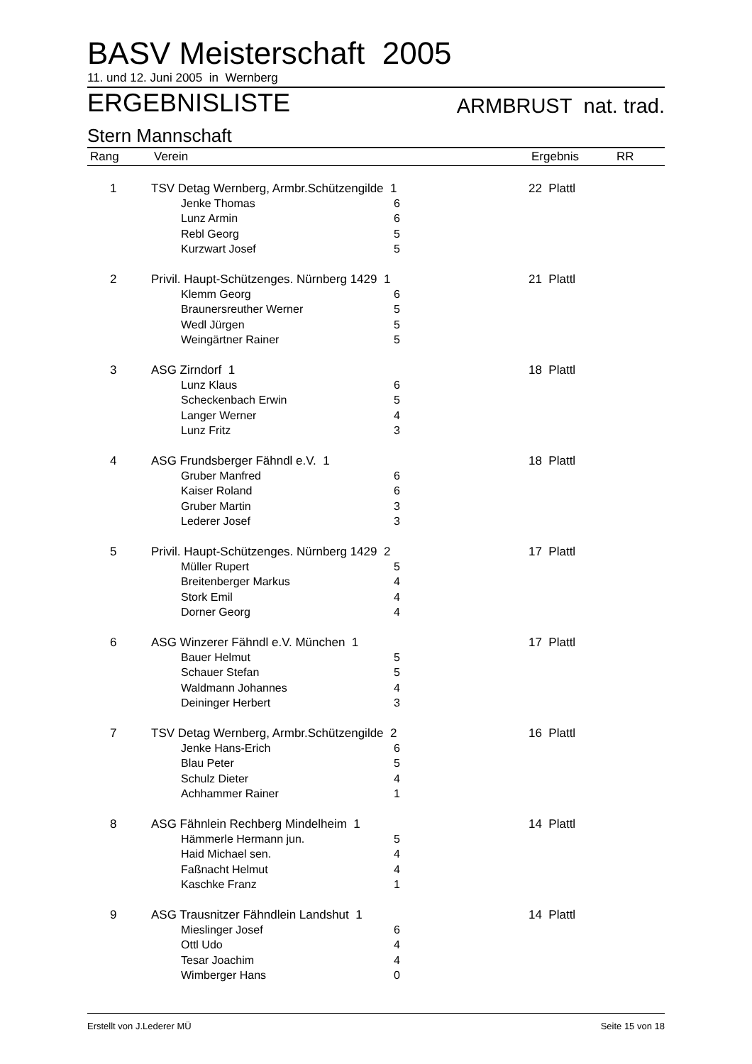BASV Meisterschaft 2005
11. und 12. Juni 2005 in Wernberg
ERGEBNISLISTE ARMBRUST nat. trad.
Stern Mannschaft
| Rang | Verein | | | Ergebnis | RR |
| --- | --- | --- | --- | --- | --- |
| 1 | TSV Detag Wernberg, Armbr.Schützengilde 1 | | | 22 Plattl | |
| | | Jenke Thomas | 6 | | |
| | | Lunz Armin | 6 | | |
| | | Rebl Georg | 5 | | |
| | | Kurzwart Josef | 5 | | |
| 2 | Privil. Haupt-Schützenges. Nürnberg 1429 1 | | | 21 Plattl | |
| | | Klemm Georg | 6 | | |
| | | Braunersreuther Werner | 5 | | |
| | | Wedl Jürgen | 5 | | |
| | | Weingärtner Rainer | 5 | | |
| 3 | ASG Zirndorf 1 | | | 18 Plattl | |
| | | Lunz Klaus | 6 | | |
| | | Scheckenbach Erwin | 5 | | |
| | | Langer Werner | 4 | | |
| | | Lunz Fritz | 3 | | |
| 4 | ASG Frundsberger Fähndl e.V. 1 | | | 18 Plattl | |
| | | Gruber Manfred | 6 | | |
| | | Kaiser Roland | 6 | | |
| | | Gruber Martin | 3 | | |
| | | Lederer Josef | 3 | | |
| 5 | Privil. Haupt-Schützenges. Nürnberg 1429 2 | | | 17 Plattl | |
| | | Müller Rupert | 5 | | |
| | | Breitenberger Markus | 4 | | |
| | | Stork Emil | 4 | | |
| | | Dorner Georg | 4 | | |
| 6 | ASG Winzerer Fähndl e.V. München 1 | | | 17 Plattl | |
| | | Bauer Helmut | 5 | | |
| | | Schauer Stefan | 5 | | |
| | | Waldmann Johannes | 4 | | |
| | | Deininger Herbert | 3 | | |
| 7 | TSV Detag Wernberg, Armbr.Schützengilde 2 | | | 16 Plattl | |
| | | Jenke Hans-Erich | 6 | | |
| | | Blau Peter | 5 | | |
| | | Schulz Dieter | 4 | | |
| | | Achhammer Rainer | 1 | | |
| 8 | ASG Fähnlein Rechberg Mindelheim 1 | | | 14 Plattl | |
| | | Hämmerle Hermann jun. | 5 | | |
| | | Haid Michael sen. | 4 | | |
| | | Faßnacht Helmut | 4 | | |
| | | Kaschke Franz | 1 | | |
| 9 | ASG Trausnitzer Fähndlein Landshut 1 | | | 14 Plattl | |
| | | Mieslinger Josef | 6 | | |
| | | Ottl Udo | 4 | | |
| | | Tesar Joachim | 4 | | |
| | | Wimberger Hans | 0 | | |
Erstellt von J.Lederer MÜ Seite 15 von 18